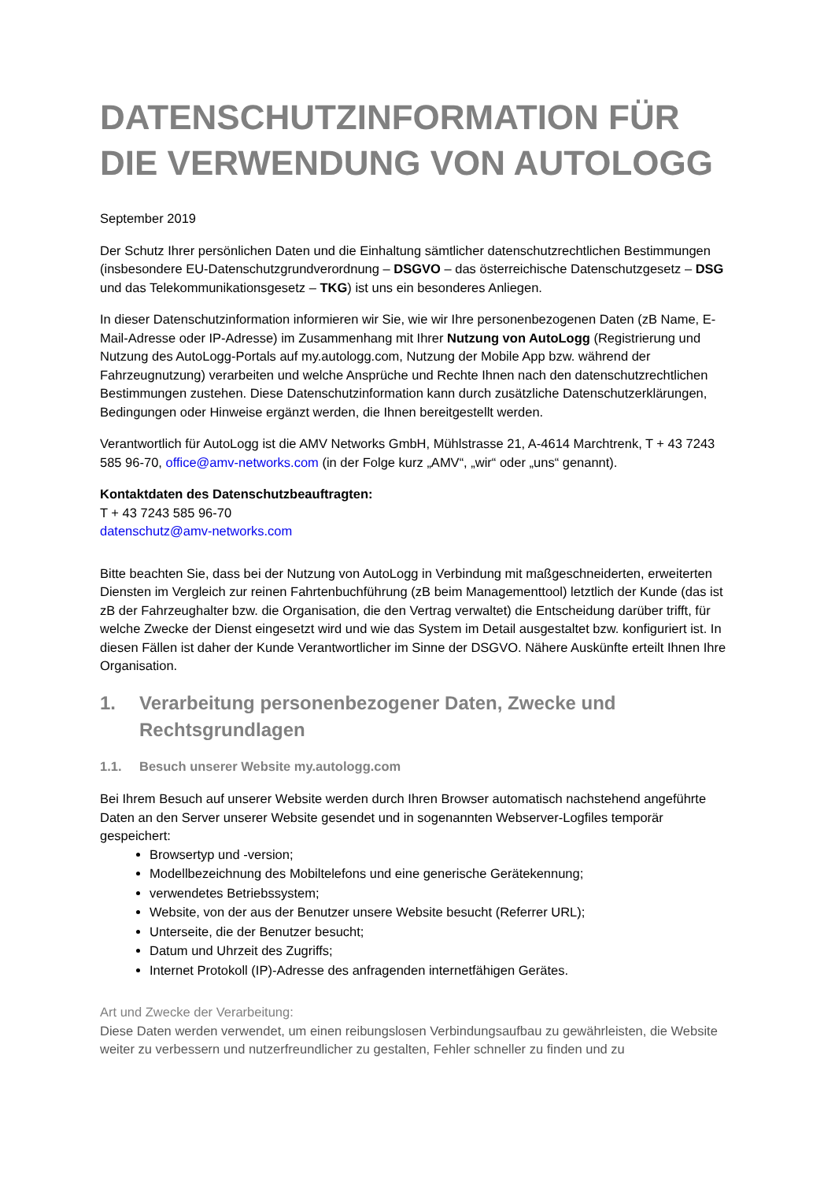DATENSCHUTZINFORMATION FÜR DIE VERWENDUNG VON AUTOLOGG
September 2019
Der Schutz Ihrer persönlichen Daten und die Einhaltung sämtlicher datenschutzrechtlichen Bestimmungen (insbesondere EU-Datenschutzgrundverordnung – DSGVO – das österreichische Datenschutzgesetz – DSG und das Telekommunikationsgesetz – TKG) ist uns ein besonderes Anliegen.
In dieser Datenschutzinformation informieren wir Sie, wie wir Ihre personenbezogenen Daten (zB Name, E-Mail-Adresse oder IP-Adresse) im Zusammenhang mit Ihrer Nutzung von AutoLogg (Registrierung und Nutzung des AutoLogg-Portals auf my.autologg.com, Nutzung der Mobile App bzw. während der Fahrzeugnutzung) verarbeiten und welche Ansprüche und Rechte Ihnen nach den datenschutzrechtlichen Bestimmungen zustehen. Diese Datenschutzinformation kann durch zusätzliche Datenschutzerklärungen, Bedingungen oder Hinweise ergänzt werden, die Ihnen bereitgestellt werden.
Verantwortlich für AutoLogg ist die AMV Networks GmbH, Mühlstrasse 21, A-4614 Marchtrenk, T + 43 7243 585 96-70, office@amv-networks.com (in der Folge kurz „AMV“, „wir“ oder „uns“ genannt).
Kontaktdaten des Datenschutzbeauftragten:
T + 43 7243 585 96-70
datenschutz@amv-networks.com
Bitte beachten Sie, dass bei der Nutzung von AutoLogg in Verbindung mit maßgeschneiderten, erweiterten Diensten im Vergleich zur reinen Fahrtenbuchführung (zB beim Managementtool) letztlich der Kunde (das ist zB der Fahrzeughalter bzw. die Organisation, die den Vertrag verwaltet) die Entscheidung darüber trifft, für welche Zwecke der Dienst eingesetzt wird und wie das System im Detail ausgestaltet bzw. konfiguriert ist. In diesen Fällen ist daher der Kunde Verantwortlicher im Sinne der DSGVO. Nähere Auskünfte erteilt Ihnen Ihre Organisation.
1. Verarbeitung personenbezogener Daten, Zwecke und Rechtsgrundlagen
1.1. Besuch unserer Website my.autologg.com
Bei Ihrem Besuch auf unserer Website werden durch Ihren Browser automatisch nachstehend angeführte Daten an den Server unserer Website gesendet und in sogenannten Webserver-Logfiles temporär gespeichert:
Browsertyp und -version;
Modellbezeichnung des Mobiltelefons und eine generische Gerätekennung;
verwendetes Betriebssystem;
Website, von der aus der Benutzer unsere Website besucht (Referrer URL);
Unterseite, die der Benutzer besucht;
Datum und Uhrzeit des Zugriffs;
Internet Protokoll (IP)-Adresse des anfragenden internetfähigen Gerätes.
Art und Zwecke der Verarbeitung:
Diese Daten werden verwendet, um einen reibungslosen Verbindungsaufbau zu gewährleisten, die Website weiter zu verbessern und nutzerfreundlicher zu gestalten, Fehler schneller zu finden und zu